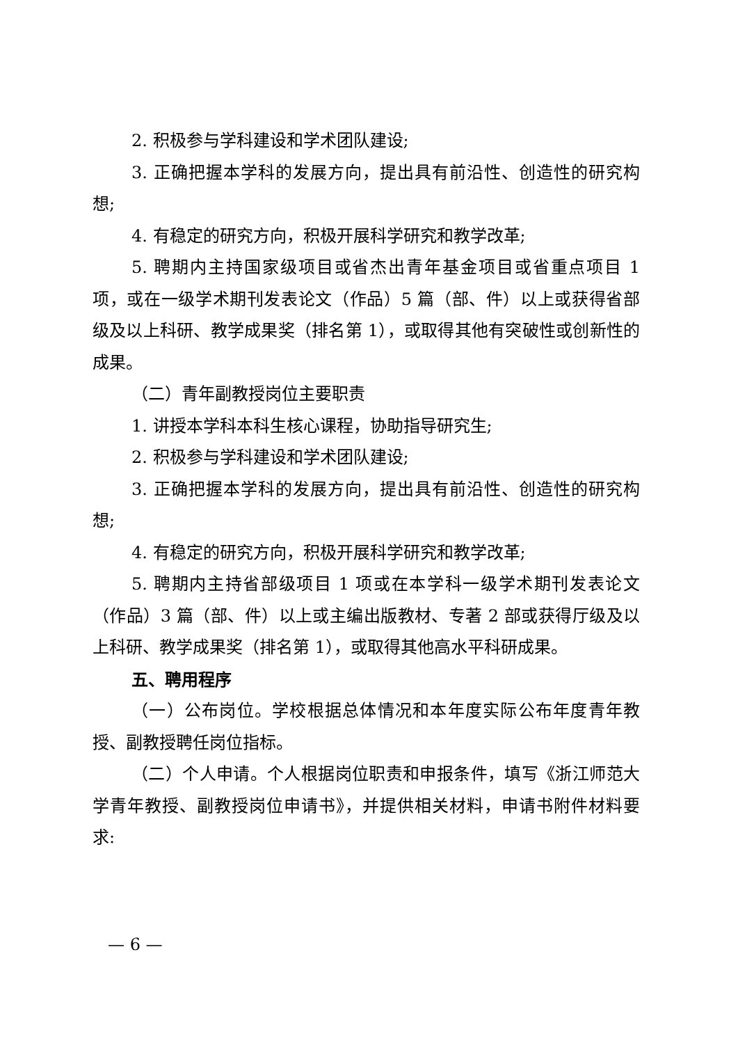2. 积极参与学科建设和学术团队建设;
3. 正确把握本学科的发展方向，提出具有前沿性、创造性的研究构想;
4. 有稳定的研究方向，积极开展科学研究和教学改革;
5. 聘期内主持国家级项目或省杰出青年基金项目或省重点项目 1 项，或在一级学术期刊发表论文（作品）5 篇（部、件）以上或获得省部级及以上科研、教学成果奖（排名第 1），或取得其他有突破性或创新性的成果。
（二）青年副教授岗位主要职责
1. 讲授本学科本科生核心课程，协助指导研究生;
2. 积极参与学科建设和学术团队建设;
3. 正确把握本学科的发展方向，提出具有前沿性、创造性的研究构想;
4. 有稳定的研究方向，积极开展科学研究和教学改革;
5. 聘期内主持省部级项目 1 项或在本学科一级学术期刊发表论文（作品）3 篇（部、件）以上或主编出版教材、专著 2 部或获得厅级及以上科研、教学成果奖（排名第 1），或取得其他高水平科研成果。
五、聘用程序
（一）公布岗位。学校根据总体情况和本年度实际公布年度青年教授、副教授聘任岗位指标。
（二）个人申请。个人根据岗位职责和申报条件，填写《浙江师范大学青年教授、副教授岗位申请书》，并提供相关材料，申请书附件材料要求:
— 6 —